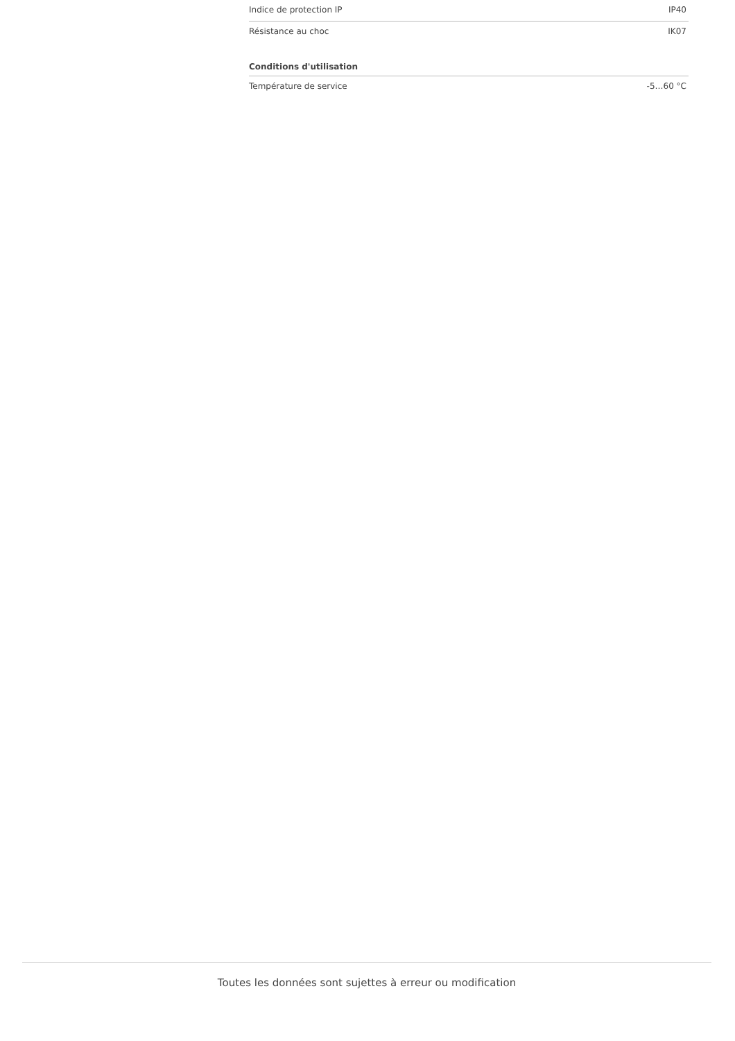| Indice de protection IP | IP40 |
| Résistance au choc | IK07 |
| Conditions d'utilisation | |
| --- | --- |
| Température de service | -5…60 °C |
Toutes les données sont sujettes à erreur ou modification